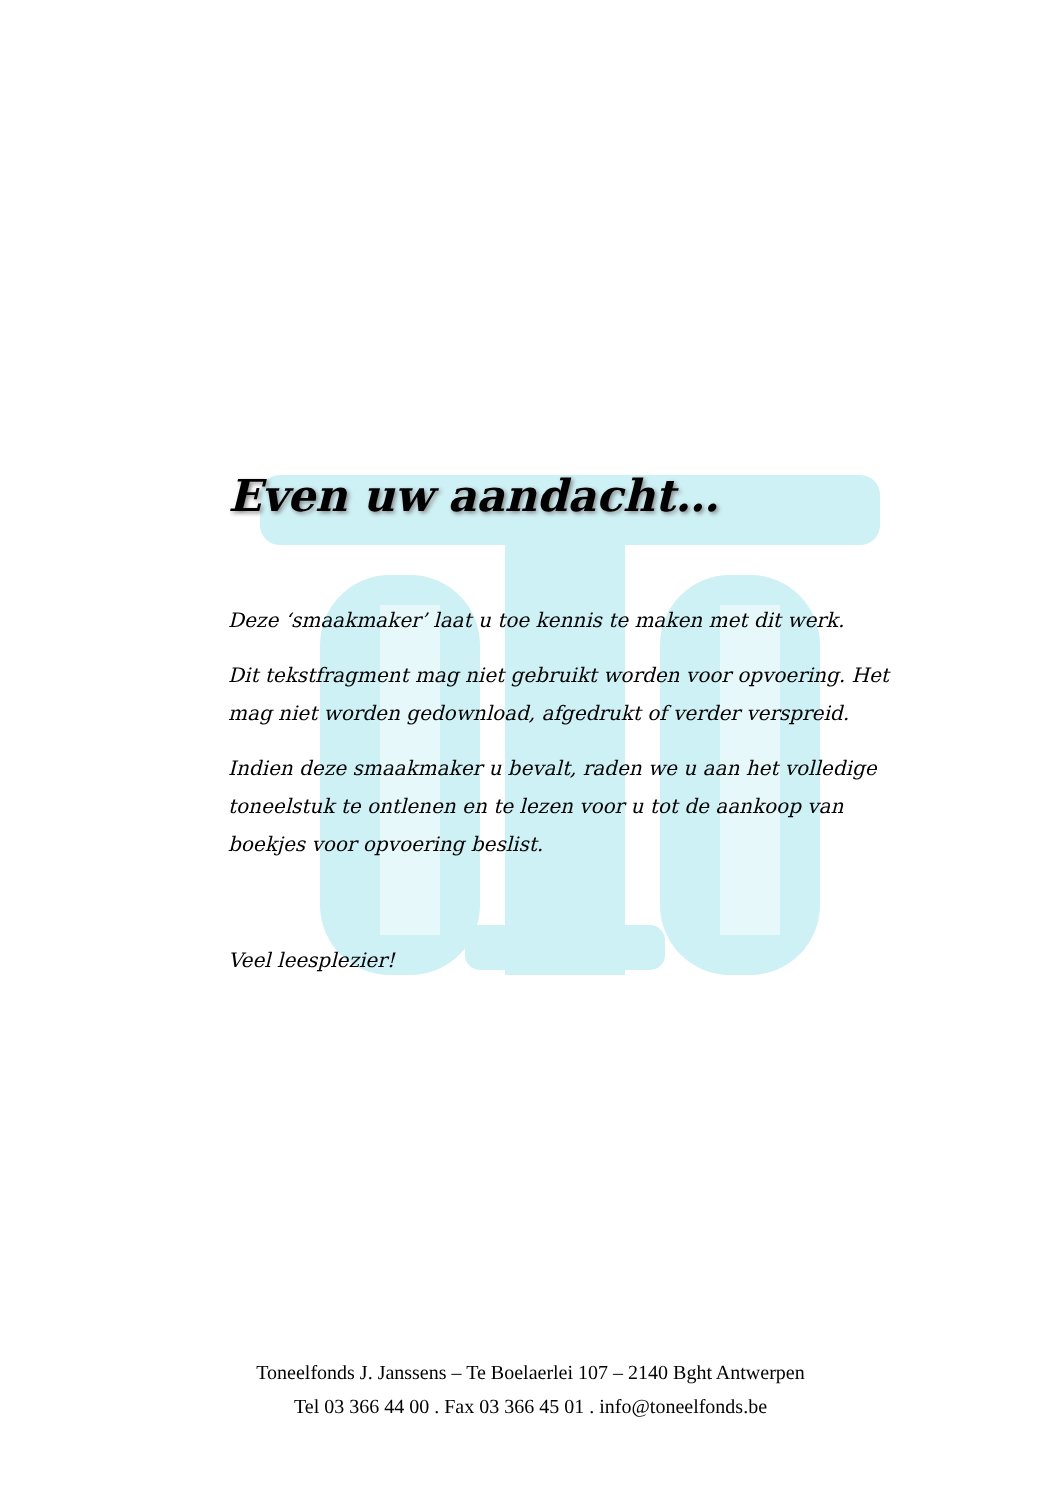Even uw aandacht…
Deze ‘smaakmaker’ laat u toe kennis te maken met dit werk.
Dit tekstfragment mag niet gebruikt worden voor opvoering. Het mag niet worden gedownload, afgedrukt of verder verspreid.
Indien deze smaakmaker u bevalt, raden we u aan het volledige toneelstuk te ontlenen en te lezen voor u tot de aankoop van boekjes voor opvoering beslist.
Veel leesplezier!
Toneelfonds J. Janssens – Te Boelaerlei 107 – 2140 Bght Antwerpen
Tel 03 366 44 00 . Fax 03 366 45 01 . info@toneelfonds.be